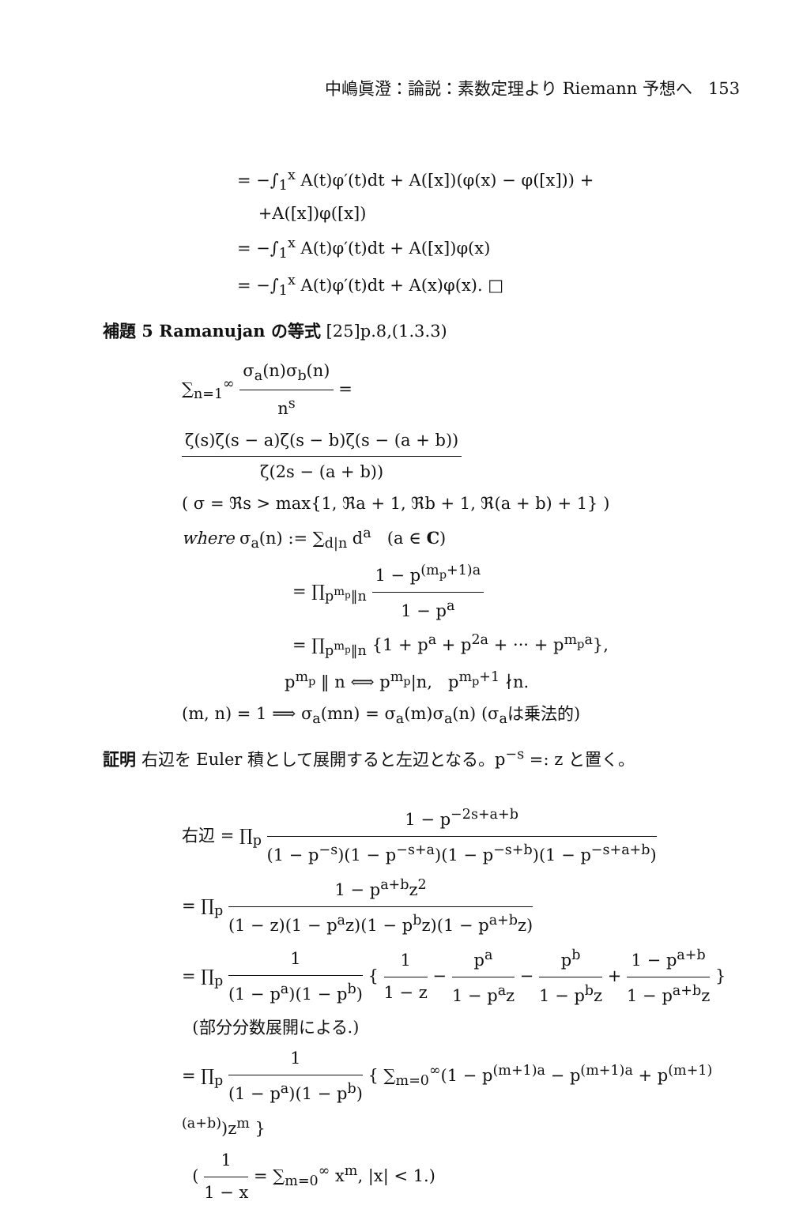中嶋眞澄：論説：素数定理より Riemann 予想へ 153
= −∫<sub>1</sub><sup>x</sup> A(t)φ′(t)dt + A([x])(φ(x) − φ([x])) +
+A([x])φ([x])
= −∫<sub>1</sub><sup>x</sup> A(t)φ′(t)dt + A([x])φ(x)
= −∫<sub>1</sub><sup>x</sup> A(t)φ′(t)dt + A(x)φ(x). □
補題 5 Ramanujan の等式 [25]p.8,(1.3.3)
∑<sub>n=1</sub><sup>∞</sup> σ<sub>a</sub>(n)σ<sub>b</sub>(n) n<sup>s</sup> =
ζ(s)ζ(s − a)ζ(s − b)ζ(s − (a + b)) ζ(2s − (a + b))
( σ = ℜs > max{1, ℜa + 1, ℜb + 1, ℜ(a + b) + 1} )
where σ<sub>a</sub>(n) := ∑<sub>d|n</sub> d<sup>a</sup> (a ∈ C)
= ∏<sub>p<sup>m<sub>p</sub></sup>‖n</sub> 1 − p<sup>(m<sub>p</sub>+1)a</sup> 1 − p<sup>a</sup>
= ∏<sub>p<sup>m<sub>p</sub></sup>‖n</sub> {1 + p<sup>a</sup> + p<sup>2a</sup> + ··· + p<sup>m<sub>p</sub>a</sup>},
p<sup>m<sub>p</sub></sup> ‖ n ⟺ p<sup>m<sub>p</sub></sup>|n, p<sup>m<sub>p</sub>+1</sup> ∤n.
(m, n) = 1 ⟹ σ<sub>a</sub>(mn) = σ<sub>a</sub>(m)σ<sub>a</sub>(n) (σ<sub>a</sub>は乗法的)
証明 右辺を Euler 積として展開すると左辺となる。p<sup>−s</sup> =: z と置く。
右辺 = ∏<sub>p</sub> 1 − p<sup>−2s+a+b</sup> (1 − p<sup>−s</sup>)(1 − p<sup>−s+a</sup>)(1 − p<sup>−s+b</sup>)(1 − p<sup>−s+a+b</sup>)
= ∏<sub>p</sub> 1 − p<sup>a+b</sup>z<sup>2</sup> (1 − z)(1 − p<sup>a</sup>z)(1 − p<sup>b</sup>z)(1 − p<sup>a+b</sup>z)
= ∏<sub>p</sub> 1 (1 − p<sup>a</sup>)(1 − p<sup>b</sup>) { 1 1 − z − p<sup>a</sup> 1 − p<sup>a</sup>z − p<sup>b</sup> 1 − p<sup>b</sup>z + 1 − p<sup>a+b</sup> 1 − p<sup>a+b</sup>z }
(部分分数展開による.)
= ∏<sub>p</sub> 1 (1 − p<sup>a</sup>)(1 − p<sup>b</sup>) { ∑<sub>m=0</sub><sup>∞</sup>(1 − p<sup>(m+1)a</sup> − p<sup>(m+1)a</sup> + p<sup>(m+1)(a+b)</sup>)z<sup>m</sup> }
( 1 1 − x = ∑<sub>m=0</sub><sup>∞</sup> x<sup>m</sup>, |x| < 1.)